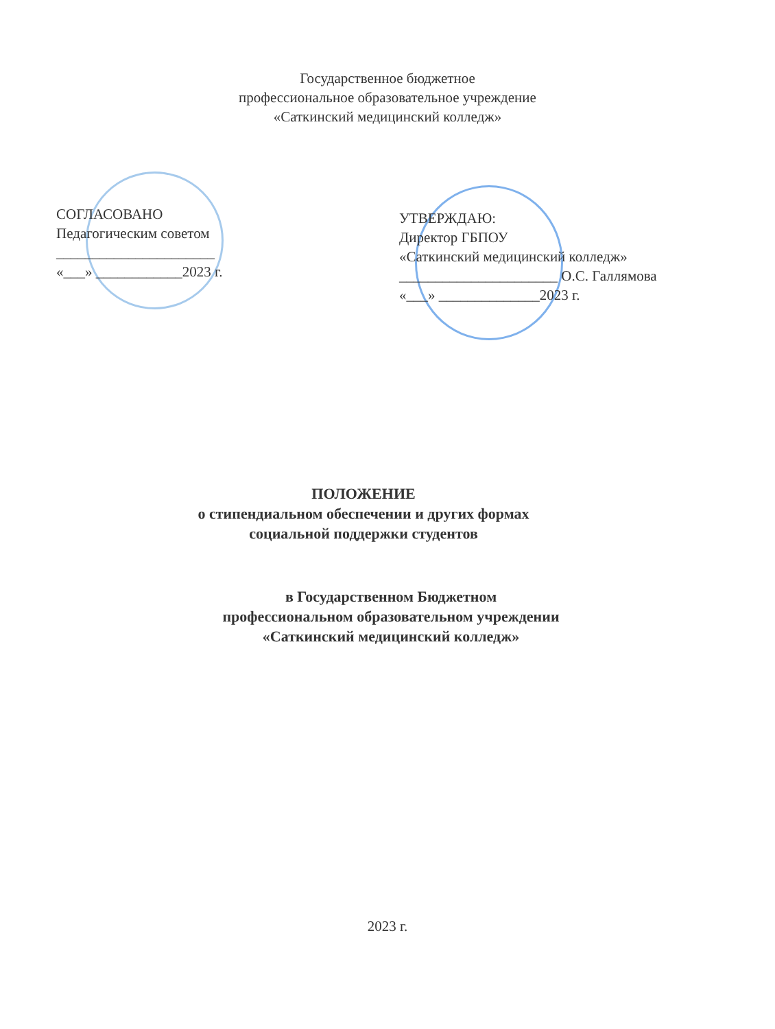Государственное бюджетное
профессиональное образовательное учреждение
«Саткинский медицинский колледж»
СОГЛАСОВАНО
Педагогическим советом
______________________
«___» ____________2023 г.
УТВЕРЖДАЮ:
Директор ГБПОУ
«Саткинский медицинский колледж»
______________________ О.С. Галлямова
«___» ______________2023 г.
ПОЛОЖЕНИЕ
о стипендиальном обеспечении и других формах
социальной поддержки студентов
в Государственном Бюджетном
профессиональном образовательном учреждении
«Саткинский медицинский колледж»
2023 г.